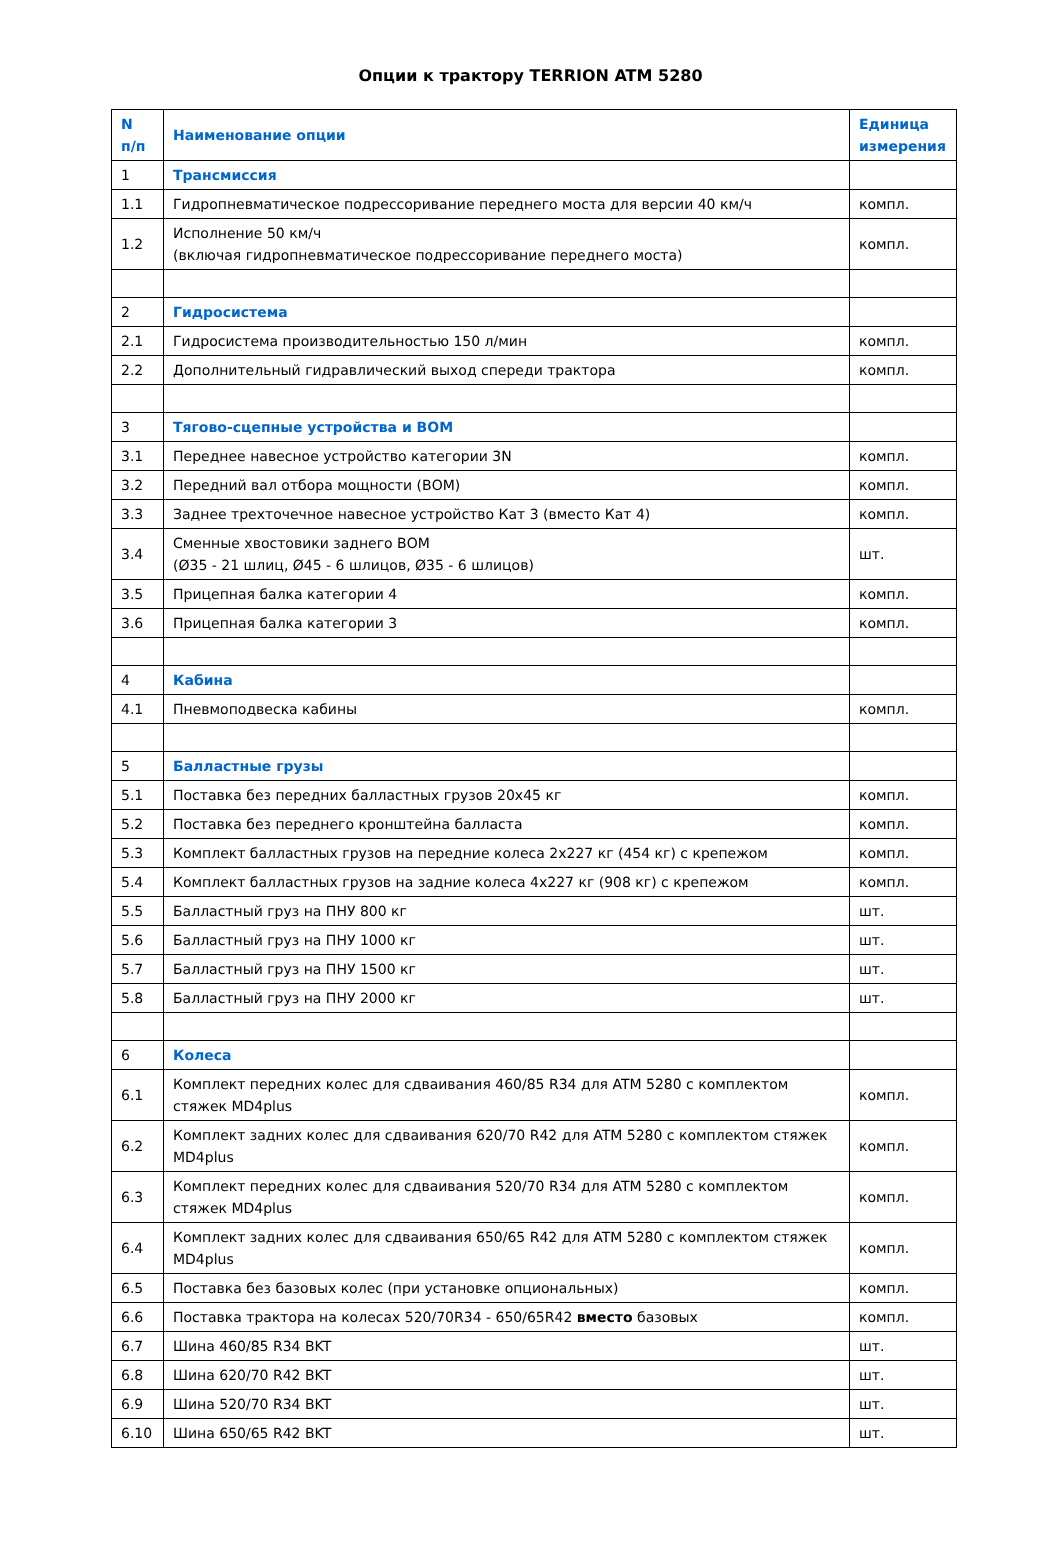Опции к трактору TERRION ATM 5280
| N п/п | Наименование опции | Единица измерения |
| --- | --- | --- |
| 1 | Трансмиссия | |
| 1.1 | Гидропневматическое подрессоривание переднего моста для версии 40 км/ч | компл. |
| 1.2 | Исполнение 50 км/ч (включая гидропневматическое подрессоривание переднего моста) | компл. |
| 2 | Гидросистема | |
| 2.1 | Гидросистема производительностью 150 л/мин | компл. |
| 2.2 | Дополнительный гидравлический выход спереди трактора | компл. |
| 3 | Тягово-сцепные устройства и ВОМ | |
| 3.1 | Переднее навесное устройство категории 3N | компл. |
| 3.2 | Передний вал отбора мощности (ВОМ) | компл. |
| 3.3 | Заднее трехточечное навесное устройство Кат 3 (вместо Кат 4) | компл. |
| 3.4 | Сменные хвостовики заднего ВОМ (Ø35 - 21 шлиц, Ø45 - 6 шлицов, Ø35 - 6 шлицов) | шт. |
| 3.5 | Прицепная балка категории 4 | компл. |
| 3.6 | Прицепная балка категории 3 | компл. |
| 4 | Кабина | |
| 4.1 | Пневмоподвеска кабины | компл. |
| 5 | Балластные грузы | |
| 5.1 | Поставка без передних балластных грузов 20x45 кг | компл. |
| 5.2 | Поставка без переднего кронштейна балласта | компл. |
| 5.3 | Комплект балластных грузов на передние колеса 2x227 кг (454 кг) с крепежом | компл. |
| 5.4 | Комплект балластных грузов на задние колеса 4x227 кг (908 кг) с крепежом | компл. |
| 5.5 | Балластный груз на ПНУ 800 кг | шт. |
| 5.6 | Балластный груз на ПНУ 1000 кг | шт. |
| 5.7 | Балластный груз на ПНУ 1500 кг | шт. |
| 5.8 | Балластный груз на ПНУ 2000 кг | шт. |
| 6 | Колеса | |
| 6.1 | Комплект передних колес для сдваивания 460/85 R34 для ATM 5280 с комплектом стяжек MD4plus | компл. |
| 6.2 | Комплект задних колес для сдваивания 620/70 R42 для ATM 5280 с комплектом стяжек MD4plus | компл. |
| 6.3 | Комплект передних колес для сдваивания 520/70 R34 для ATM 5280 с комплектом стяжек MD4plus | компл. |
| 6.4 | Комплект задних колес для сдваивания 650/65 R42 для ATM 5280 с комплектом стяжек MD4plus | компл. |
| 6.5 | Поставка без базовых колес (при установке опциональных) | компл. |
| 6.6 | Поставка трактора на колесах 520/70R34 - 650/65R42 вместо базовых | компл. |
| 6.7 | Шина 460/85 R34 BKT | шт. |
| 6.8 | Шина 620/70 R42 BKT | шт. |
| 6.9 | Шина 520/70 R34 BKT | шт. |
| 6.10 | Шина 650/65 R42 BKT | шт. |